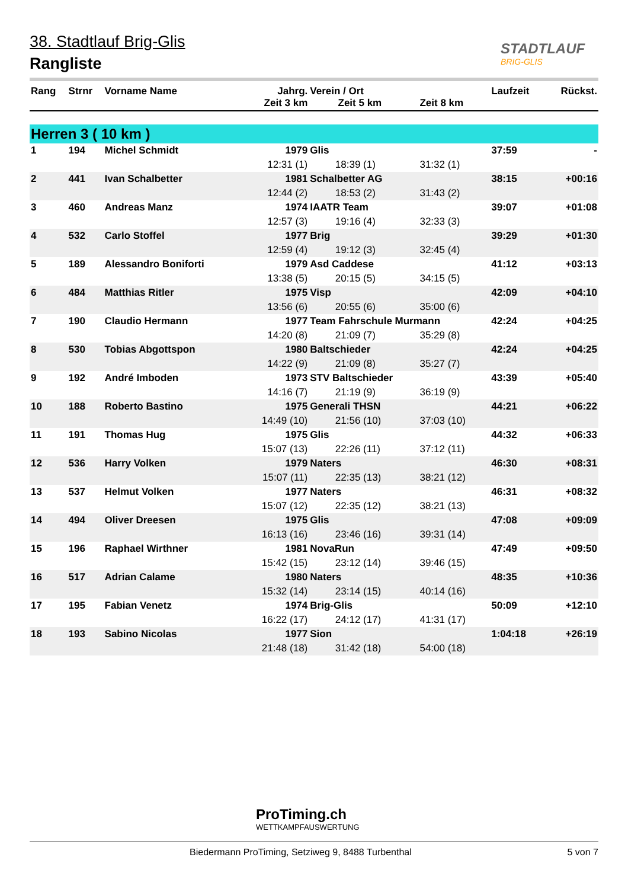38. Stadtlauf Brig-Glis
Rangliste
STADTLAUF
BRIG-GLIS
| Rang | Strnr | Vorname Name | Jahrg. Zeit 3 km | Verein / Ort Zeit 5 km | Zeit 8 km | Laufzeit | Rückst. |
| --- | --- | --- | --- | --- | --- | --- | --- |
| Herren 3 ( 10 km ) | | | | | | | |
| 1 | 194 | Michel Schmidt | 1979 | Glis | | 37:59 | - |
| | | | 12:31 (1) | 18:39 (1) | 31:32 (1) | | |
| 2 | 441 | Ivan Schalbetter | 1981 | Schalbetter AG | | 38:15 | +00:16 |
| | | | 12:44 (2) | 18:53 (2) | 31:43 (2) | | |
| 3 | 460 | Andreas Manz | 1974 | IAATR Team | | 39:07 | +01:08 |
| | | | 12:57 (3) | 19:16 (4) | 32:33 (3) | | |
| 4 | 532 | Carlo Stoffel | 1977 | Brig | | 39:29 | +01:30 |
| | | | 12:59 (4) | 19:12 (3) | 32:45 (4) | | |
| 5 | 189 | Alessandro Boniforti | 1979 | Asd Caddese | | 41:12 | +03:13 |
| | | | 13:38 (5) | 20:15 (5) | 34:15 (5) | | |
| 6 | 484 | Matthias Ritler | 1975 | Visp | | 42:09 | +04:10 |
| | | | 13:56 (6) | 20:55 (6) | 35:00 (6) | | |
| 7 | 190 | Claudio Hermann | 1977 | Team Fahrschule Murmann | | 42:24 | +04:25 |
| | | | 14:20 (8) | 21:09 (7) | 35:29 (8) | | |
| 8 | 530 | Tobias Abgottspon | 1980 | Baltschieder | | 42:24 | +04:25 |
| | | | 14:22 (9) | 21:09 (8) | 35:27 (7) | | |
| 9 | 192 | André Imboden | 1973 | STV Baltschieder | | 43:39 | +05:40 |
| | | | 14:16 (7) | 21:19 (9) | 36:19 (9) | | |
| 10 | 188 | Roberto Bastino | 1975 | Generali THSN | | 44:21 | +06:22 |
| | | | 14:49 (10) | 21:56 (10) | 37:03 (10) | | |
| 11 | 191 | Thomas Hug | 1975 | Glis | | 44:32 | +06:33 |
| | | | 15:07 (13) | 22:26 (11) | 37:12 (11) | | |
| 12 | 536 | Harry Volken | 1979 | Naters | | 46:30 | +08:31 |
| | | | 15:07 (11) | 22:35 (13) | 38:21 (12) | | |
| 13 | 537 | Helmut Volken | 1977 | Naters | | 46:31 | +08:32 |
| | | | 15:07 (12) | 22:35 (12) | 38:21 (13) | | |
| 14 | 494 | Oliver Dreesen | 1975 | Glis | | 47:08 | +09:09 |
| | | | 16:13 (16) | 23:46 (16) | 39:31 (14) | | |
| 15 | 196 | Raphael Wirthner | 1981 | NovaRun | | 47:49 | +09:50 |
| | | | 15:42 (15) | 23:12 (14) | 39:46 (15) | | |
| 16 | 517 | Adrian Calame | 1980 | Naters | | 48:35 | +10:36 |
| | | | 15:32 (14) | 23:14 (15) | 40:14 (16) | | |
| 17 | 195 | Fabian Venetz | 1974 | Brig-Glis | | 50:09 | +12:10 |
| | | | 16:22 (17) | 24:12 (17) | 41:31 (17) | | |
| 18 | 193 | Sabino Nicolas | 1977 | Sion | | 1:04:18 | +26:19 |
| | | | 21:48 (18) | 31:42 (18) | 54:00 (18) | | |
ProTiming.ch
WETTKAMPFAUSWERTUNG
Biedermann ProTiming, Setziweg 9, 8488 Turbenthal 5 von 7